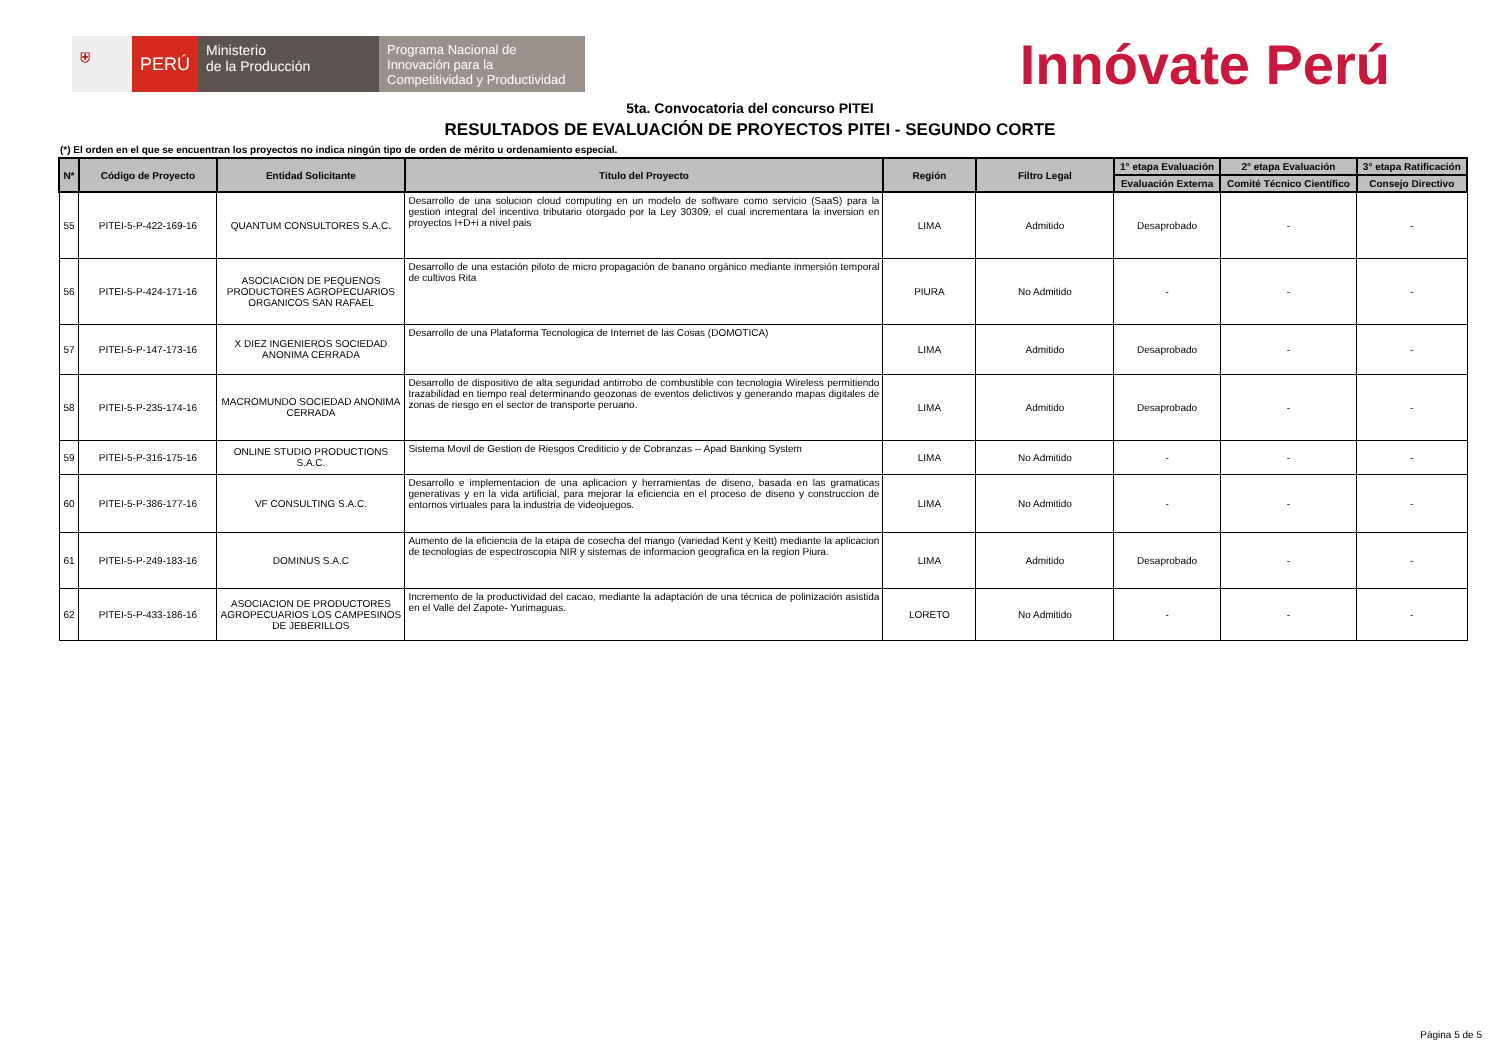⛨
PERÚ
Ministerio
de la Producción
Programa Nacional de Innovación para la Competitividad y Productividad
Innóvate Perú
5ta. Convocatoria del concurso PITEI
RESULTADOS DE EVALUACIÓN DE PROYECTOS PITEI - SEGUNDO CORTE
(*) El orden en el que se encuentran los proyectos no indica ningún tipo de orden de mérito u ordenamiento especial.
| N* | Código de Proyecto | Entidad Solicitante | Titulo del Proyecto | Región | Filtro Legal | 1° etapa Evaluación | 2° etapa Evaluación | 3° etapa Ratificación |
| --- | --- | --- | --- | --- | --- | --- | --- | --- |
| | | | | | | Evaluación Externa | Comité Técnico Científico | Consejo Directivo |
| 55 | PITEI-5-P-422-169-16 | QUANTUM CONSULTORES S.A.C. | Desarrollo de una solucion cloud computing en un modelo de software como servicio (SaaS) para la gestion integral del incentivo tributario otorgado por la Ley 30309, el cual incrementara la inversion en proyectos I+D+i a nivel pais | LIMA | Admitido | Desaprobado | - | - |
| 56 | PITEI-5-P-424-171-16 | ASOCIACION DE PEQUENOS PRODUCTORES AGROPECUARIOS ORGANICOS SAN RAFAEL | Desarrollo de una estación piloto de micro propagación de banano orgánico mediante inmersión temporal de cultivos Rita | PIURA | No Admitido | - | - | - |
| 57 | PITEI-5-P-147-173-16 | X DIEZ INGENIEROS SOCIEDAD ANONIMA CERRADA | Desarrollo de una Plataforma Tecnologica de Internet de las Cosas (DOMOTICA) | LIMA | Admitido | Desaprobado | - | - |
| 58 | PITEI-5-P-235-174-16 | MACROMUNDO SOCIEDAD ANONIMA CERRADA | Desarrollo de dispositivo de alta seguridad antirrobo de combustible con tecnologia Wireless permitiendo trazabilidad en tiempo real determinando geozonas de eventos delictivos y generando mapas digitales de zonas de riesgo en el sector de transporte peruano. | LIMA | Admitido | Desaprobado | - | - |
| 59 | PITEI-5-P-316-175-16 | ONLINE STUDIO PRODUCTIONS S.A.C. | Sistema Movil de Gestion de Riesgos Crediticio y de Cobranzas -- Apad Banking System | LIMA | No Admitido | - | - | - |
| 60 | PITEI-5-P-386-177-16 | VF CONSULTING S.A.C. | Desarrollo e implementacion de una aplicacion y herramientas de diseno, basada en las gramaticas generativas y en la vida artificial, para mejorar la eficiencia en el proceso de diseno y construccion de entornos virtuales para la industria de videojuegos. | LIMA | No Admitido | - | - | - |
| 61 | PITEI-5-P-249-183-16 | DOMINUS S.A.C | Aumento de la eficiencia de la etapa de cosecha del mango (variedad Kent y Keitt) mediante la aplicacion de tecnologias de espectroscopia NIR y sistemas de informacion geografica en la region Piura. | LIMA | Admitido | Desaprobado | - | - |
| 62 | PITEI-5-P-433-186-16 | ASOCIACION DE PRODUCTORES AGROPECUARIOS LOS CAMPESINOS DE JEBERILLOS | Incremento de la productividad del cacao, mediante la adaptación de una técnica de polinización asistida en el Valle del Zapote- Yurimaguas. | LORETO | No Admitido | - | - | - |
Página 5 de 5